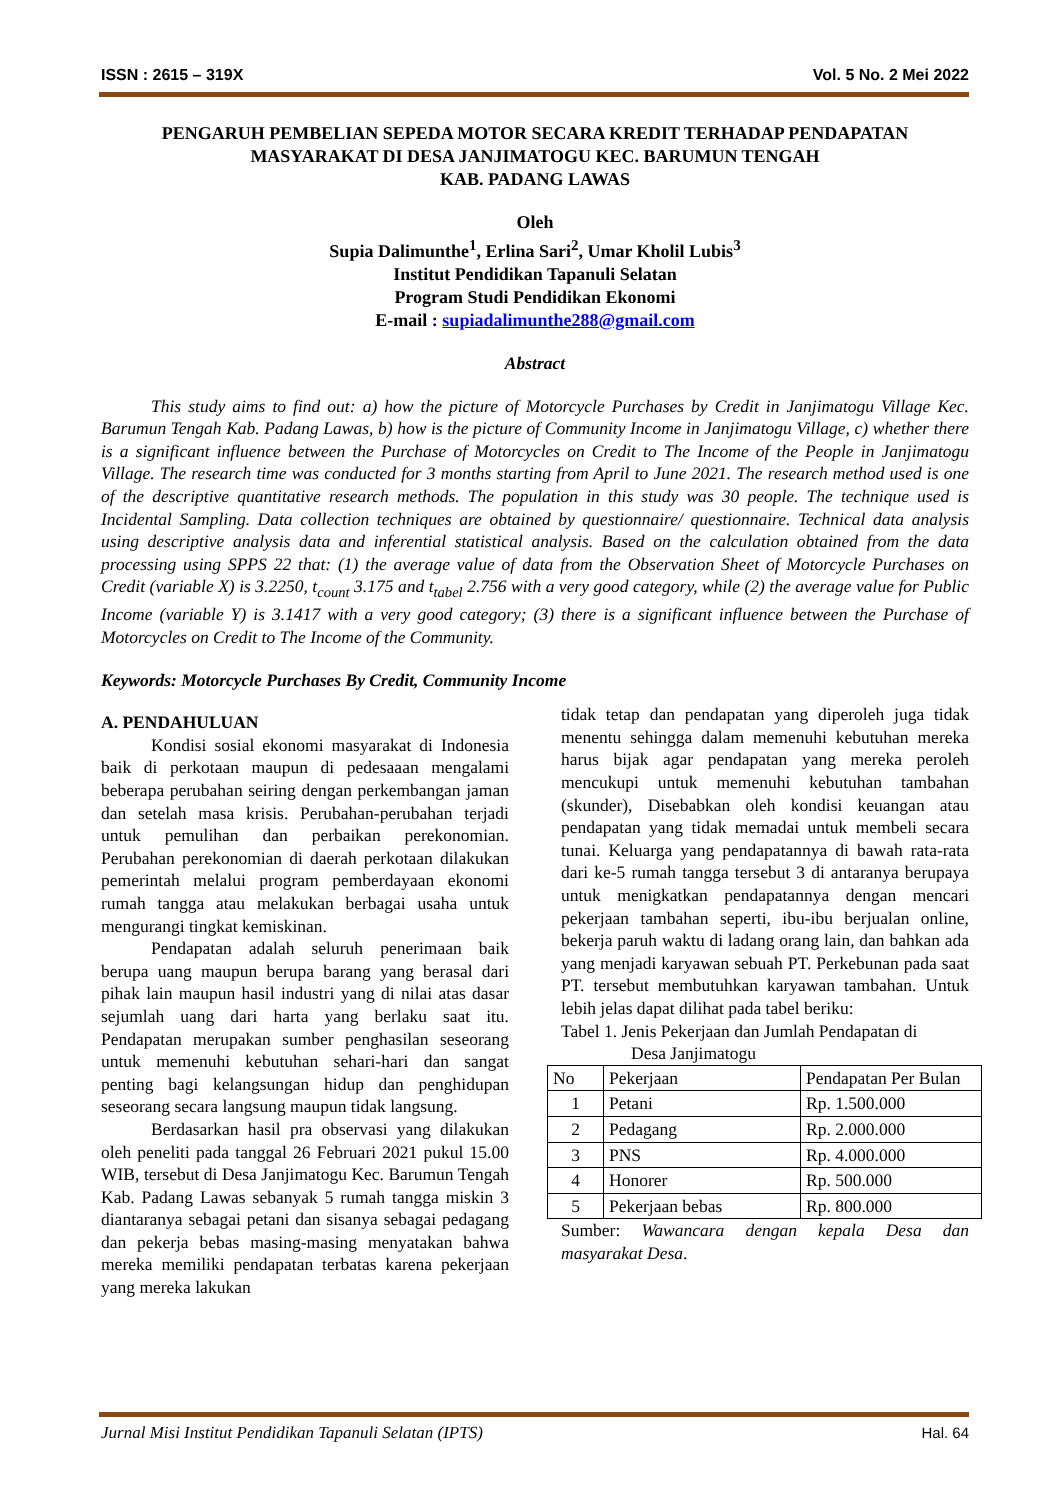ISSN : 2615 – 319X Vol. 5 No. 2 Mei 2022
PENGARUH PEMBELIAN SEPEDA MOTOR SECARA KREDIT TERHADAP PENDAPATAN
MASYARAKAT DI DESA JANJIMATOGU KEC. BARUMUN TENGAH
KAB. PADANG LAWAS
Oleh
Supia Dalimunthe<sup>1</sup>, Erlina Sari<sup>2</sup>, Umar Kholil Lubis<sup>3</sup>
Institut Pendidikan Tapanuli Selatan
Program Studi Pendidikan Ekonomi
E-mail : supiadalimunthe288@gmail.com
Abstract
This study aims to find out: a) how the picture of Motorcycle Purchases by Credit in Janjimatogu Village Kec. Barumun Tengah Kab. Padang Lawas, b) how is the picture of Community Income in Janjimatogu Village, c) whether there is a significant influence between the Purchase of Motorcycles on Credit to The Income of the People in Janjimatogu Village. The research time was conducted for 3 months starting from April to June 2021. The research method used is one of the descriptive quantitative research methods. The population in this study was 30 people. The technique used is Incidental Sampling. Data collection techniques are obtained by questionnaire/ questionnaire. Technical data analysis using descriptive analysis data and inferential statistical analysis. Based on the calculation obtained from the data processing using SPPS 22 that: (1) the average value of data from the Observation Sheet of Motorcycle Purchases on Credit (variable X) is 3.2250, t<sub>count</sub> 3.175 and t<sub>tabel</sub> 2.756 with a very good category, while (2) the average value for Public Income (variable Y) is 3.1417 with a very good category; (3) there is a significant influence between the Purchase of Motorcycles on Credit to The Income of the Community.
Keywords: Motorcycle Purchases By Credit, Community Income
A. PENDAHULUAN
Kondisi sosial ekonomi masyarakat di Indonesia baik di perkotaan maupun di pedesaaan mengalami beberapa perubahan seiring dengan perkembangan jaman dan setelah masa krisis. Perubahan-perubahan terjadi untuk pemulihan dan perbaikan perekonomian. Perubahan perekonomian di daerah perkotaan dilakukan pemerintah melalui program pemberdayaan ekonomi rumah tangga atau melakukan berbagai usaha untuk mengurangi tingkat kemiskinan.
Pendapatan adalah seluruh penerimaan baik berupa uang maupun berupa barang yang berasal dari pihak lain maupun hasil industri yang di nilai atas dasar sejumlah uang dari harta yang berlaku saat itu. Pendapatan merupakan sumber penghasilan seseorang untuk memenuhi kebutuhan sehari-hari dan sangat penting bagi kelangsungan hidup dan penghidupan seseorang secara langsung maupun tidak langsung.
Berdasarkan hasil pra observasi yang dilakukan oleh peneliti pada tanggal 26 Februari 2021 pukul 15.00 WIB, tersebut di Desa Janjimatogu Kec. Barumun Tengah Kab. Padang Lawas sebanyak 5 rumah tangga miskin 3 diantaranya sebagai petani dan sisanya sebagai pedagang dan pekerja bebas masing-masing menyatakan bahwa mereka memiliki pendapatan terbatas karena pekerjaan yang mereka lakukan
tidak tetap dan pendapatan yang diperoleh juga tidak menentu sehingga dalam memenuhi kebutuhan mereka harus bijak agar pendapatan yang mereka peroleh mencukupi untuk memenuhi kebutuhan tambahan (skunder), Disebabkan oleh kondisi keuangan atau pendapatan yang tidak memadai untuk membeli secara tunai. Keluarga yang pendapatannya di bawah rata-rata dari ke-5 rumah tangga tersebut 3 di antaranya berupaya untuk menigkatkan pendapatannya dengan mencari pekerjaan tambahan seperti, ibu-ibu berjualan online, bekerja paruh waktu di ladang orang lain, dan bahkan ada yang menjadi karyawan sebuah PT. Perkebunan pada saat PT. tersebut membutuhkan karyawan tambahan. Untuk lebih jelas dapat dilihat pada tabel beriku:
Tabel 1. Jenis Pekerjaan dan Jumlah Pendapatan di
Desa Janjimatogu
| No | Pekerjaan | Pendapatan Per Bulan |
| --- | --- | --- |
| 1 | Petani | Rp. 1.500.000 |
| 2 | Pedagang | Rp. 2.000.000 |
| 3 | PNS | Rp. 4.000.000 |
| 4 | Honorer | Rp. 500.000 |
| 5 | Pekerjaan bebas | Rp. 800.000 |
Sumber: Wawancara dengan kepala Desa dan masyarakat Desa.
Jurnal Misi Institut Pendidikan Tapanuli Selatan (IPTS) Hal. 64